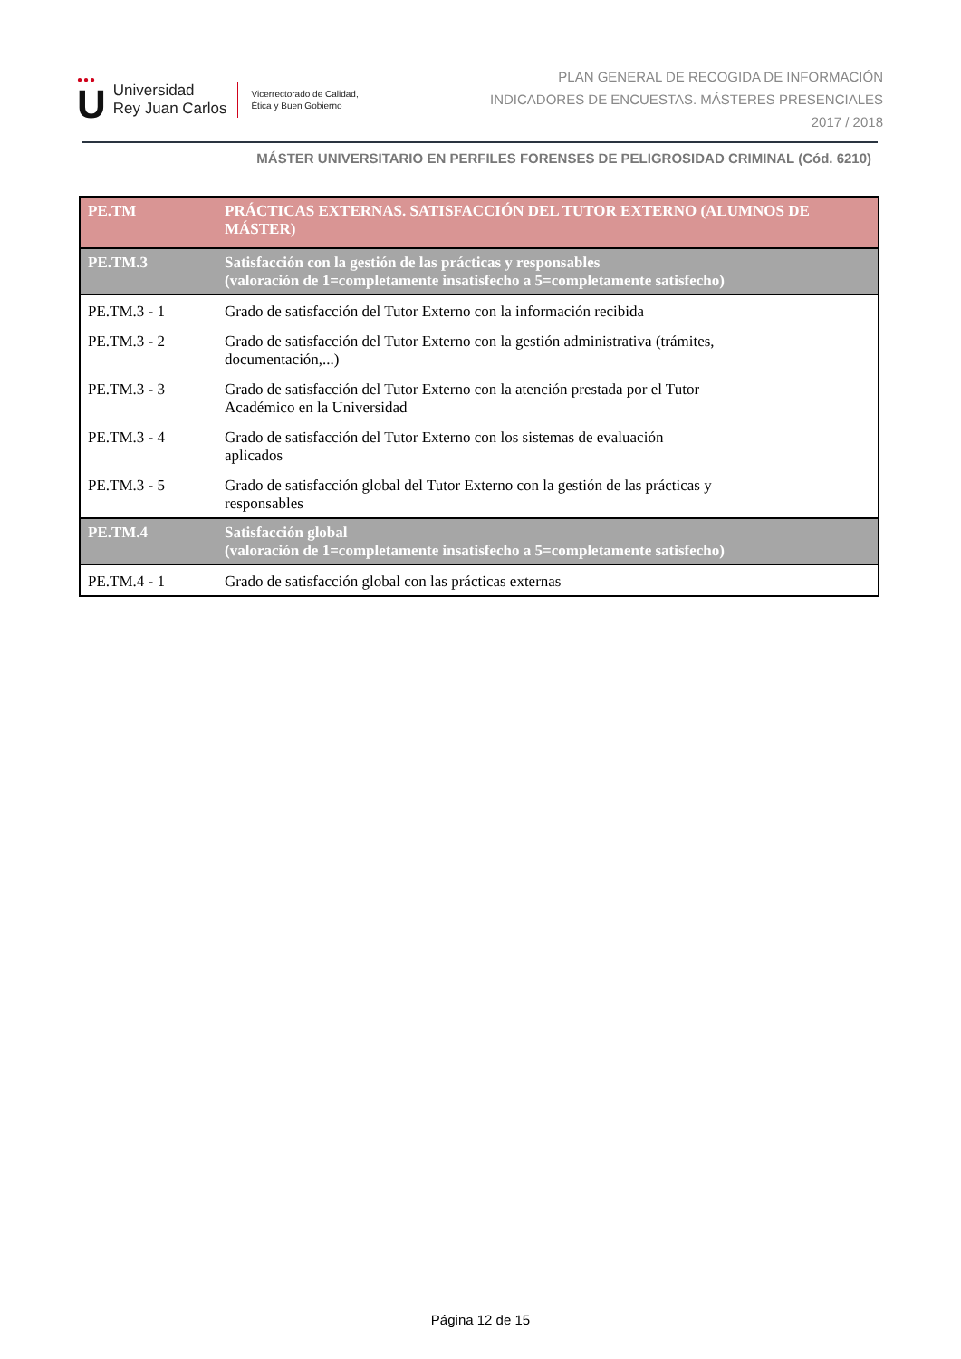●●●
U
Universidad
Rey Juan Carlos
Vicerrectorado de Calidad,
Ética y Buen Gobierno
PLAN GENERAL DE RECOGIDA DE INFORMACIÓN
INDICADORES DE ENCUESTAS. MÁSTERES PRESENCIALES
2017 / 2018
MÁSTER UNIVERSITARIO EN PERFILES FORENSES DE PELIGROSIDAD CRIMINAL (Cód. 6210)
| PE.TM | PRÁCTICAS EXTERNAS. SATISFACCIÓN DEL TUTOR EXTERNO (ALUMNOS DE MÁSTER) |
| PE.TM.3 | Satisfacción con la gestión de las prácticas y responsables (valoración de 1=completamente insatisfecho a 5=completamente satisfecho) |
| PE.TM.3 - 1 | Grado de satisfacción del Tutor Externo con la información recibida |
| PE.TM.3 - 2 | Grado de satisfacción del Tutor Externo con la gestión administrativa (trámites, documentación,...) |
| PE.TM.3 - 3 | Grado de satisfacción del Tutor Externo con la atención prestada por el Tutor Académico en la Universidad |
| PE.TM.3 - 4 | Grado de satisfacción del Tutor Externo con los sistemas de evaluación aplicados |
| PE.TM.3 - 5 | Grado de satisfacción global del Tutor Externo con la gestión de las prácticas y responsables |
| PE.TM.4 | Satisfacción global (valoración de 1=completamente insatisfecho a 5=completamente satisfecho) |
| PE.TM.4 - 1 | Grado de satisfacción global con las prácticas externas |
Página 12 de 15